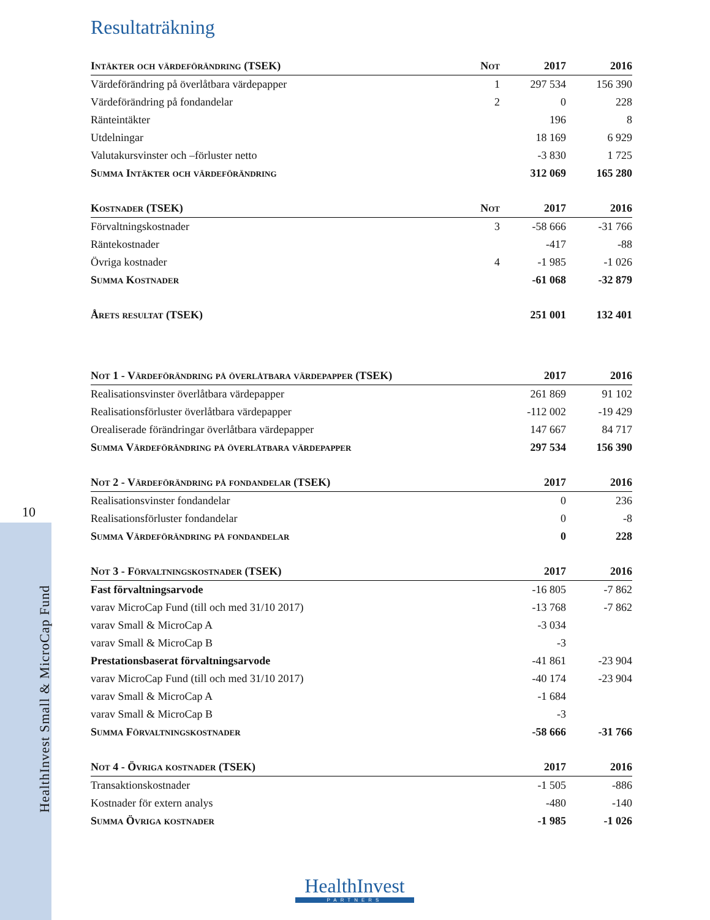10
HealthInvest Small & MicroCap Fund
Resultaträkning
| Intäkter och värdeförändring (TSEK) | Not | 2017 | 2016 |
| --- | --- | --- | --- |
| Värdeförändring på överlåtbara värdepapper | 1 | 297 534 | 156 390 |
| Värdeförändring på fondandelar | 2 | 0 | 228 |
| Ränteintäkter | | 196 | 8 |
| Utdelningar | | 18 169 | 6 929 |
| Valutakursvinster och –förluster netto | | -3 830 | 1 725 |
| Summa Intäkter och värdeförändring | | 312 069 | 165 280 |
| Kostnader (TSEK) | Not | 2017 | 2016 |
| --- | --- | --- | --- |
| Förvaltningskostnader | 3 | -58 666 | -31 766 |
| Räntekostnader | | -417 | -88 |
| Övriga kostnader | 4 | -1 985 | -1 026 |
| Summa Kostnader | | -61 068 | -32 879 |
| Årets resultat (TSEK) | | 251 001 | 132 401 |
| Not 1 - Värdeförändring på överlåtbara värdepapper (TSEK) | 2017 | 2016 |
| --- | --- | --- |
| Realisationsvinster överlåtbara värdepapper | 261 869 | 91 102 |
| Realisationsförluster överlåtbara värdepapper | -112 002 | -19 429 |
| Orealiserade förändringar överlåtbara värdepapper | 147 667 | 84 717 |
| Summa Värdeförändring på överlåtbara värdepapper | 297 534 | 156 390 |
| Not 2 - Värdeförändring på fondandelar (TSEK) | 2017 | 2016 |
| --- | --- | --- |
| Realisationsvinster fondandelar | 0 | 236 |
| Realisationsförluster fondandelar | 0 | -8 |
| Summa Värdeförändring på fondandelar | 0 | 228 |
| Not 3 - Förvaltningskostnader (TSEK) | 2017 | 2016 |
| --- | --- | --- |
| Fast förvaltningsarvode | -16 805 | -7 862 |
| varav MicroCap Fund (till och med 31/10 2017) | -13 768 | -7 862 |
| varav Small & MicroCap A | -3 034 | |
| varav Small & MicroCap B | -3 | |
| Prestationsbaserat förvaltningsarvode | -41 861 | -23 904 |
| varav MicroCap Fund (till och med 31/10 2017) | -40 174 | -23 904 |
| varav Small & MicroCap A | -1 684 | |
| varav Small & MicroCap B | -3 | |
| Summa Förvaltningskostnader | -58 666 | -31 766 |
| Not 4 - Övriga kostnader (TSEK) | 2017 | 2016 |
| --- | --- | --- |
| Transaktionskostnader | -1 505 | -886 |
| Kostnader för extern analys | -480 | -140 |
| Summa Övriga kostnader | -1 985 | -1 026 |
HealthInvest
PARTNERS